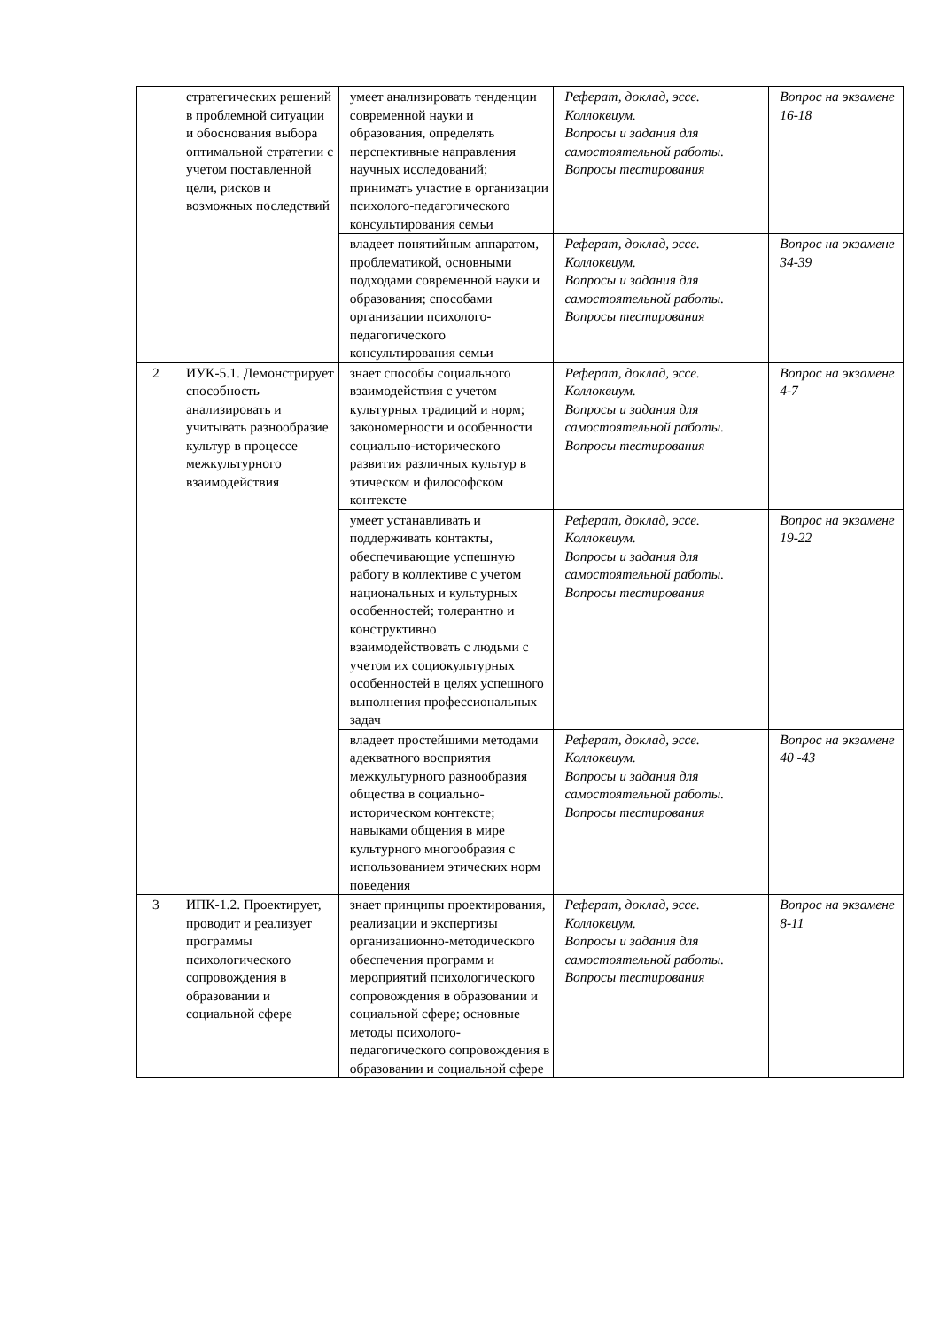| | стратегических решений в проблемной ситуации и обоснования выбора оптимальной стратегии с учетом поставленной цели, рисков и возможных последствий | умеет анализировать тенденции современной науки и образования, определять перспективные направления научных исследований; принимать участие в организации психолого-педагогического консультирования семьи | Реферат, доклад, эссе. Коллоквиум. Вопросы и задания для самостоятельной работы. Вопросы тестирования | Вопрос на экзамене 16-18 |
| | | владеет понятийным аппаратом, проблематикой, основными подходами современной науки и образования; способами организации психолого-педагогического консультирования семьи | Реферат, доклад, эссе. Коллоквиум. Вопросы и задания для самостоятельной работы. Вопросы тестирования | Вопрос на экзамене 34-39 |
| 2 | ИУК-5.1. Демонстрирует способность анализировать и учитывать разнообразие культур в процессе межкультурного взаимодействия | знает способы социального взаимодействия с учетом культурных традиций и норм; закономерности и особенности социально-исторического развития различных культур в этическом и философском контексте | Реферат, доклад, эссе. Коллоквиум. Вопросы и задания для самостоятельной работы. Вопросы тестирования | Вопрос на экзамене 4-7 |
| | | умеет устанавливать и поддерживать контакты, обеспечивающие успешную работу в коллективе с учетом национальных и культурных особенностей; толерантно и конструктивно взаимодействовать с людьми с учетом их социокультурных особенностей в целях успешного выполнения профессиональных задач | Реферат, доклад, эссе. Коллоквиум. Вопросы и задания для самостоятельной работы. Вопросы тестирования | Вопрос на экзамене 19-22 |
| | | владеет простейшими методами адекватного восприятия межкультурного разнообразия общества в социально-историческом контексте; навыками общения в мире культурного многообразия с использованием этических норм поведения | Реферат, доклад, эссе. Коллоквиум. Вопросы и задания для самостоятельной работы. Вопросы тестирования | Вопрос на экзамене 40 -43 |
| 3 | ИПК-1.2. Проектирует, проводит и реализует программы психологического сопровождения в образовании и социальной сфере | знает принципы проектирования, реализации и экспертизы организационно-методического обеспечения программ и мероприятий психологического сопровождения в образовании и социальной сфере; основные методы психолого-педагогического сопровождения в образовании и социальной сфере | Реферат, доклад, эссе. Коллоквиум. Вопросы и задания для самостоятельной работы. Вопросы тестирования | Вопрос на экзамене 8-11 |